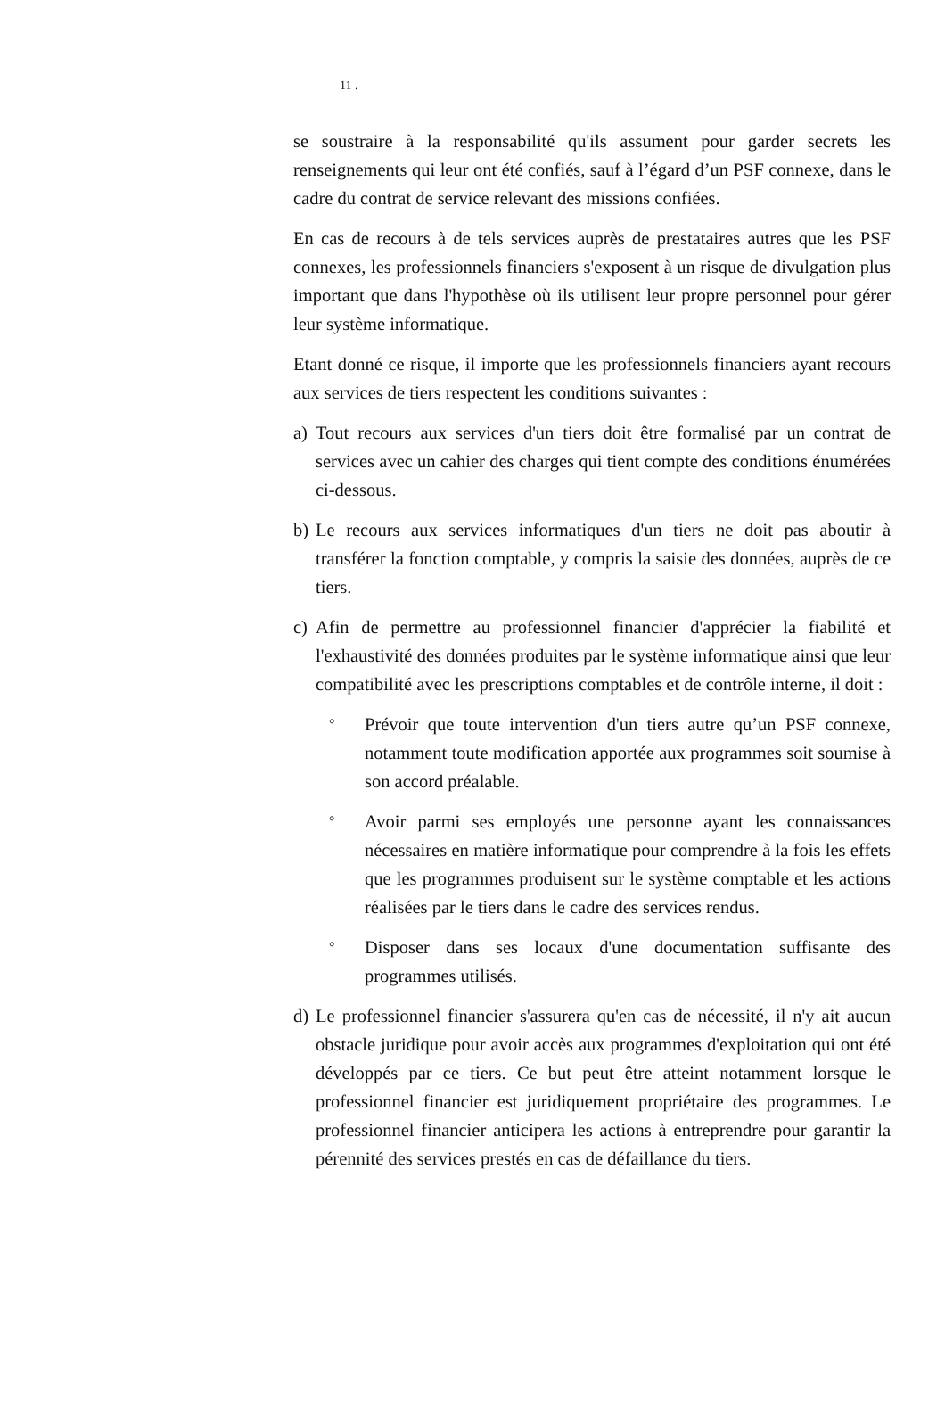11 .
se soustraire à la responsabilité qu'ils assument pour garder secrets les renseignements qui leur ont été confiés, sauf à l’égard d’un PSF connexe, dans le cadre du contrat de service relevant des missions confiées.
En cas de recours à de tels services auprès de prestataires autres que les PSF connexes, les professionnels financiers s'exposent à un risque de divulgation plus important que dans l'hypothèse où ils utilisent leur propre personnel pour gérer leur système informatique.
Etant donné ce risque, il importe que les professionnels financiers ayant recours aux services de tiers respectent les conditions suivantes :
a) Tout recours aux services d'un tiers doit être formalisé par un contrat de services avec un cahier des charges qui tient compte des conditions énumérées ci-dessous.
b) Le recours aux services informatiques d'un tiers ne doit pas aboutir à transférer la fonction comptable, y compris la saisie des données, auprès de ce tiers.
c) Afin de permettre au professionnel financier d'apprécier la fiabilité et l'exhaustivité des données produites par le système informatique ainsi que leur compatibilité avec les prescriptions comptables et de contrôle interne, il doit :
°
Prévoir que toute intervention d'un tiers autre qu’un PSF connexe, notamment toute modification apportée aux programmes soit soumise à son accord préalable.
°
Avoir parmi ses employés une personne ayant les connaissances nécessaires en matière informatique pour comprendre à la fois les effets que les programmes produisent sur le système comptable et les actions réalisées par le tiers dans le cadre des services rendus.
°
Disposer dans ses locaux d'une documentation suffisante des programmes utilisés.
d) Le professionnel financier s'assurera qu'en cas de nécessité, il n'y ait aucun obstacle juridique pour avoir accès aux programmes d'exploitation qui ont été développés par ce tiers. Ce but peut être atteint notamment lorsque le professionnel financier est juridiquement propriétaire des programmes. Le professionnel financier anticipera les actions à entreprendre pour garantir la pérennité des services prestés en cas de défaillance du tiers.